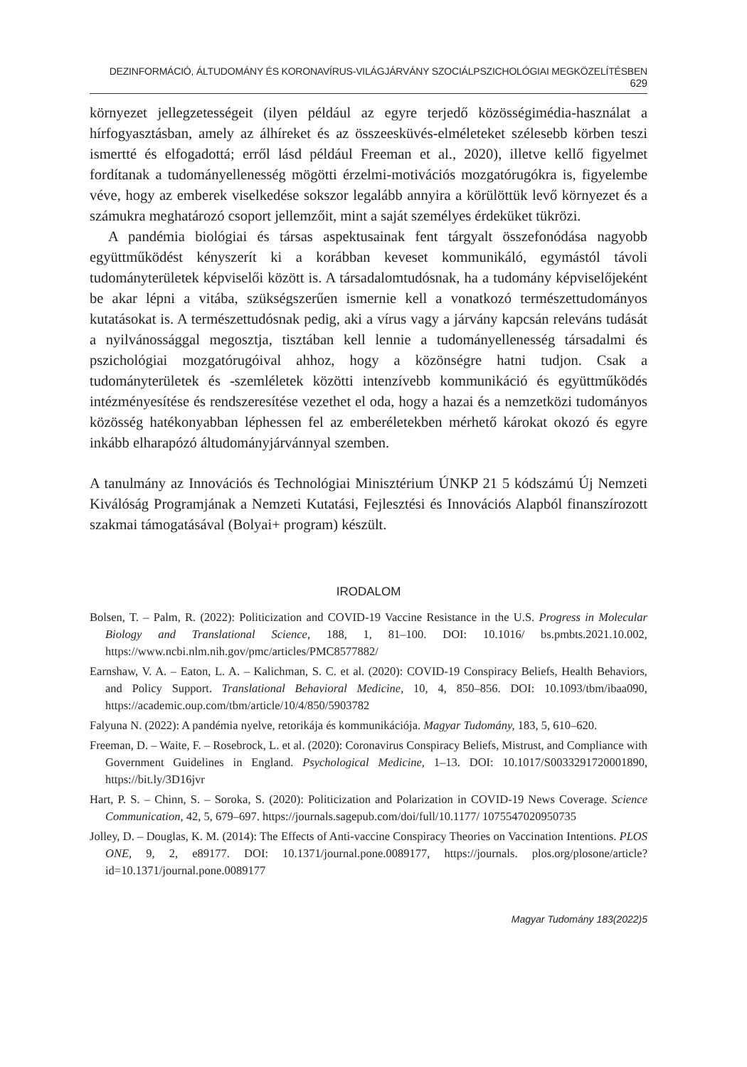DEZINFORMÁCIÓ, ÁLTUDOMÁNY ÉS KORONAVÍRUS-VILÁGJÁRVÁNY SZOCIÁLPSZICHOLÓGIAI MEGKÖZELÍTÉSBEN 629
környezet jellegzetességeit (ilyen például az egyre terjedő közösségimédia-használat a hírfogyasztásban, amely az álhíreket és az összeesküvés-elméleteket szélesebb körben teszi ismertté és elfogadottá; erről lásd például Freeman et al., 2020), illetve kellő figyelmet fordítanak a tudományellenesség mögötti érzelmi-motivációs mozgatórugókra is, figyelembe véve, hogy az emberek viselkedése sokszor legalább annyira a körülöttük levő környezet és a számukra meghatározó csoport jellemzőit, mint a saját személyes érdeküket tükrözi.
A pandémia biológiai és társas aspektusainak fent tárgyalt összefonódása nagyobb együttműködést kényszerít ki a korábban keveset kommunikáló, egymástól távoli tudományterületek képviselői között is. A társadalomtudósnak, ha a tudomány képviselőjeként be akar lépni a vitába, szükségszerűen ismernie kell a vonatkozó természettudományos kutatásokat is. A természettudósnak pedig, aki a vírus vagy a járvány kapcsán releváns tudását a nyilvánossággal megosztja, tisztában kell lennie a tudományellenesség társadalmi és pszichológiai mozgatórugóival ahhoz, hogy a közönségre hatni tudjon. Csak a tudományterületek és -szemléletek közötti intenzívebb kommunikáció és együttműködés intézményesítése és rendszeresítése vezethet el oda, hogy a hazai és a nemzetközi tudományos közösség hatékonyabban léphessen fel az emberéletekben mérhető károkat okozó és egyre inkább elharapózó áltudományjárvánnyal szemben.
A tanulmány az Innovációs és Technológiai Minisztérium ÚNKP 21 5 kódszámú Új Nemzeti Kiválóság Programjának a Nemzeti Kutatási, Fejlesztési és Innovációs Alapból finanszírozott szakmai támogatásával (Bolyai+ program) készült.
IRODALOM
Bolsen, T. – Palm, R. (2022): Politicization and COVID-19 Vaccine Resistance in the U.S. Progress in Molecular Biology and Translational Science, 188, 1, 81–100. DOI: 10.1016/ bs.pmbts.2021.10.002, https://www.ncbi.nlm.nih.gov/pmc/articles/PMC8577882/
Earnshaw, V. A. – Eaton, L. A. – Kalichman, S. C. et al. (2020): COVID-19 Conspiracy Beliefs, Health Behaviors, and Policy Support. Translational Behavioral Medicine, 10, 4, 850–856. DOI: 10.1093/tbm/ibaa090, https://academic.oup.com/tbm/article/10/4/850/5903782
Falyuna N. (2022): A pandémia nyelve, retorikája és kommunikációja. Magyar Tudomány, 183, 5, 610–620.
Freeman, D. – Waite, F. – Rosebrock, L. et al. (2020): Coronavirus Conspiracy Beliefs, Mistrust, and Compliance with Government Guidelines in England. Psychological Medicine, 1–13. DOI: 10.1017/S0033291720001890, https://bit.ly/3D16jvr
Hart, P. S. – Chinn, S. – Soroka, S. (2020): Politicization and Polarization in COVID-19 News Coverage. Science Communication, 42, 5, 679–697. https://journals.sagepub.com/doi/full/10.1177/ 1075547020950735
Jolley, D. – Douglas, K. M. (2014): The Effects of Anti-vaccine Conspiracy Theories on Vaccination Intentions. PLOS ONE, 9, 2, e89177. DOI: 10.1371/journal.pone.0089177, https://journals. plos.org/plosone/article?id=10.1371/journal.pone.0089177
Magyar Tudomány 183(2022)5